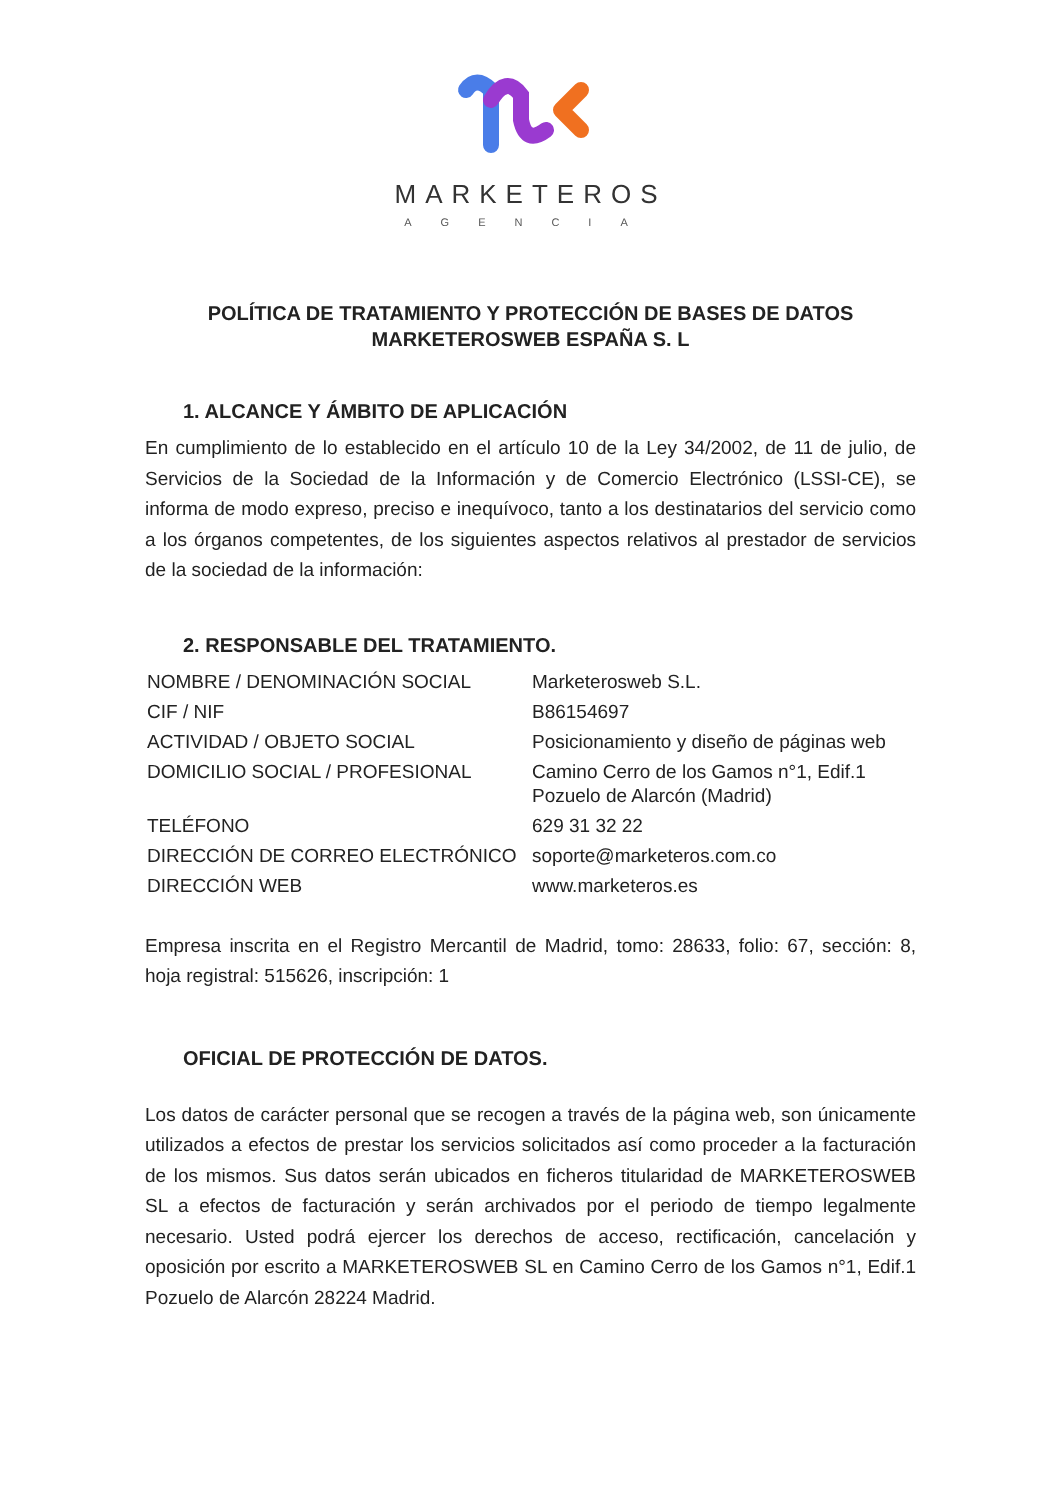MARKETEROS
AGENCIA
POLÍTICA DE TRATAMIENTO Y PROTECCIÓN DE BASES DE DATOS
MARKETEROSWEB ESPAÑA S. L
1. ALCANCE Y ÁMBITO DE APLICACIÓN
En cumplimiento de lo establecido en el artículo 10 de la Ley 34/2002, de 11 de julio, de Servicios de la Sociedad de la Información y de Comercio Electrónico (LSSI-CE), se informa de modo expreso, preciso e inequívoco, tanto a los destinatarios del servicio como a los órganos competentes, de los siguientes aspectos relativos al prestador de servicios de la sociedad de la información:
2. RESPONSABLE DEL TRATAMIENTO.
| NOMBRE / DENOMINACIÓN SOCIAL | Marketerosweb S.L. |
| CIF / NIF | B86154697 |
| ACTIVIDAD / OBJETO SOCIAL | Posicionamiento y diseño de páginas web |
| DOMICILIO SOCIAL / PROFESIONAL | Camino Cerro de los Gamos n°1, Edif.1 Pozuelo de Alarcón (Madrid) |
| TELÉFONO | 629 31 32 22 |
| DIRECCIÓN DE CORREO ELECTRÓNICO | soporte@marketeros.com.co |
| DIRECCIÓN WEB | www.marketeros.es |
Empresa inscrita en el Registro Mercantil de Madrid, tomo: 28633, folio: 67, sección: 8, hoja registral: 515626, inscripción: 1
OFICIAL DE PROTECCIÓN DE DATOS.
Los datos de carácter personal que se recogen a través de la página web, son únicamente utilizados a efectos de prestar los servicios solicitados así como proceder a la facturación de los mismos. Sus datos serán ubicados en ficheros titularidad de MARKETEROSWEB SL a efectos de facturación y serán archivados por el periodo de tiempo legalmente necesario. Usted podrá ejercer los derechos de acceso, rectificación, cancelación y oposición por escrito a MARKETEROSWEB SL en Camino Cerro de los Gamos n°1, Edif.1 Pozuelo de Alarcón 28224 Madrid.